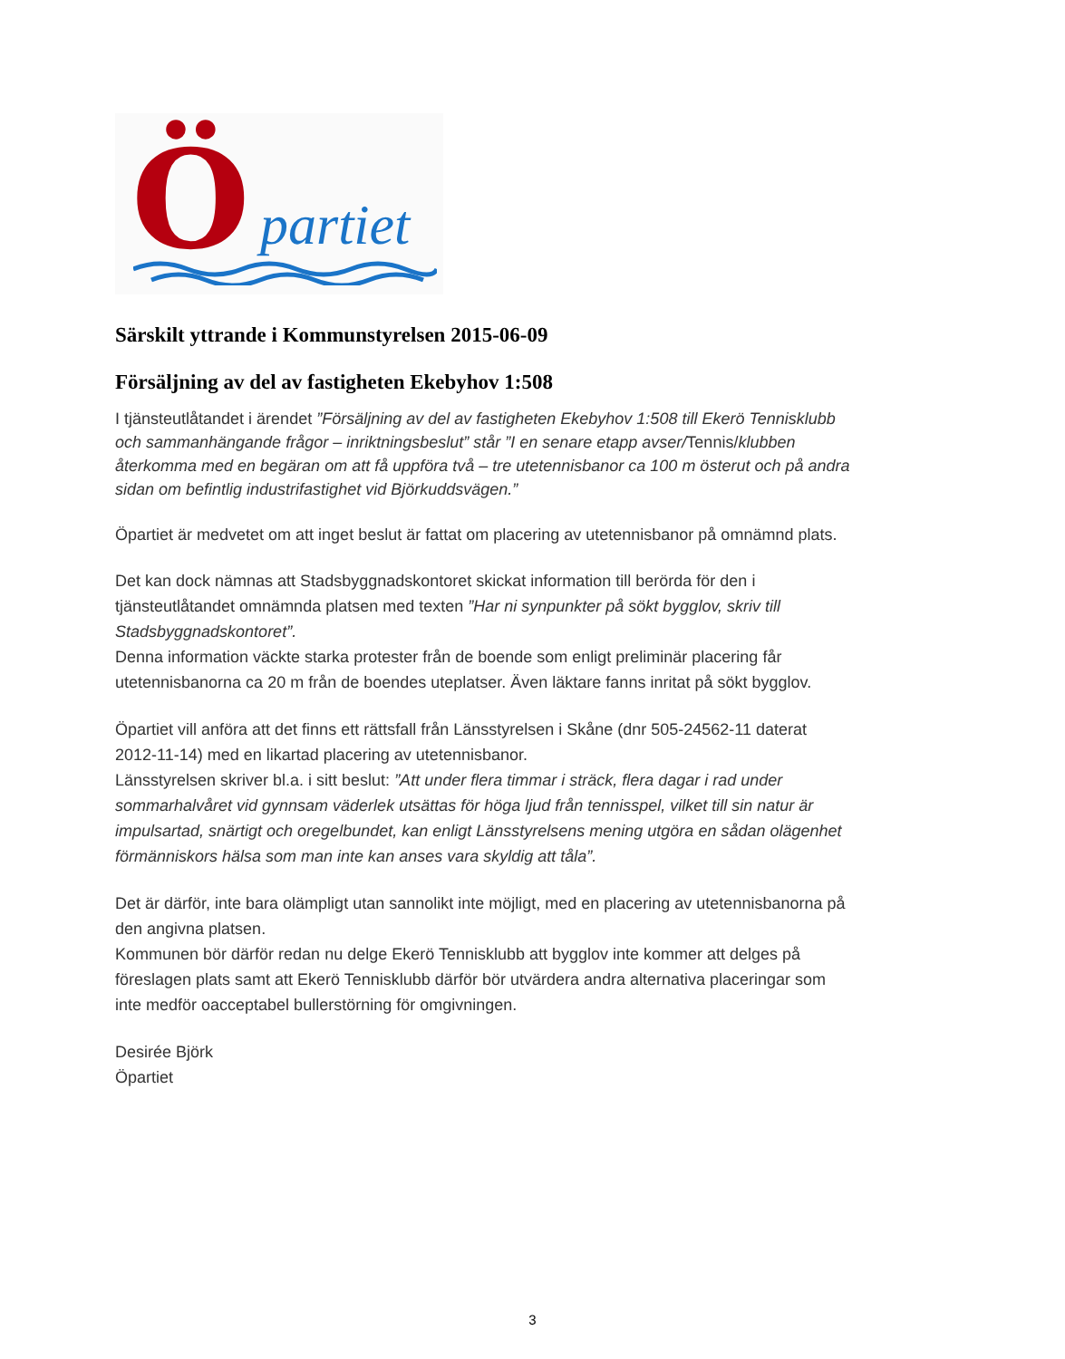Ö partiet
Särskilt yttrande i Kommunstyrelsen 2015-06-09
Försäljning av del av fastigheten Ekebyhov 1:508
I tjänsteutlåtandet i ärendet ”Försäljning av del av fastigheten Ekebyhov 1:508 till Ekerö Tennisklubb och sammanhängande frågor – inriktningsbeslut” står ”I en senare etapp avser/Tennis/klubben återkomma med en begäran om att få uppföra två – tre utetennisbanor ca 100 m österut och på andra sidan om befintlig industrifastighet vid Björkuddsvägen.”
Öpartiet är medvetet om att inget beslut är fattat om placering av utetennisbanor på omnämnd plats.
Det kan dock nämnas att Stadsbyggnadskontoret skickat information till berörda för den i tjänsteutlåtandet omnämnda platsen med texten ”Har ni synpunkter på sökt bygglov, skriv till Stadsbyggnadskontoret”.
Denna information väckte starka protester från de boende som enligt preliminär placering får utetennisbanorna ca 20 m från de boendes uteplatser. Även läktare fanns inritat på sökt bygglov.
Öpartiet vill anföra att det finns ett rättsfall från Länsstyrelsen i Skåne (dnr 505-24562-11 daterat 2012-11-14) med en likartad placering av utetennisbanor.
Länsstyrelsen skriver bl.a. i sitt beslut: ”Att under flera timmar i sträck, flera dagar i rad under sommarhalvåret vid gynnsam väderlek utsättas för höga ljud från tennisspel, vilket till sin natur är impulsartad, snärtigt och oregelbundet, kan enligt Länsstyrelsens mening utgöra en sådan olägenhet förmänniskors hälsa som man inte kan anses vara skyldig att tåla”.
Det är därför, inte bara olämpligt utan sannolikt inte möjligt, med en placering av utetennisbanorna på den angivna platsen.
Kommunen bör därför redan nu delge Ekerö Tennisklubb att bygglov inte kommer att delges på föreslagen plats samt att Ekerö Tennisklubb därför bör utvärdera andra alternativa placeringar som inte medför oacceptabel bullerstörning för omgivningen.
Desirée Björk
Öpartiet
3